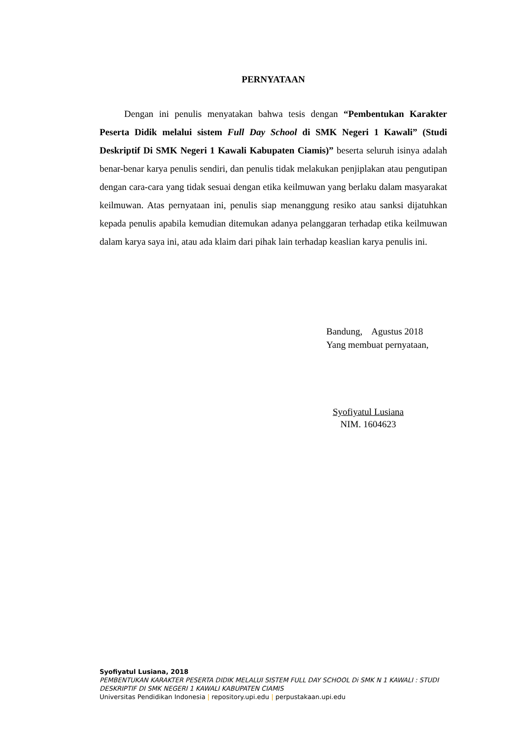PERNYATAAN
Dengan ini penulis menyatakan bahwa tesis dengan “Pembentukan Karakter Peserta Didik melalui sistem Full Day School di SMK Negeri 1 Kawali” (Studi Deskriptif Di SMK Negeri 1 Kawali Kabupaten Ciamis)” beserta seluruh isinya adalah benar-benar karya penulis sendiri, dan penulis tidak melakukan penjiplakan atau pengutipan dengan cara-cara yang tidak sesuai dengan etika keilmuwan yang berlaku dalam masyarakat keilmuwan. Atas pernyataan ini, penulis siap menanggung resiko atau sanksi dijatuhkan kepada penulis apabila kemudian ditemukan adanya pelanggaran terhadap etika keilmuwan dalam karya saya ini, atau ada klaim dari pihak lain terhadap keaslian karya penulis ini.
Bandung, Agustus 2018
Yang membuat pernyataan,
Syofiyatul Lusiana
NIM. 1604623
Syofiyatul Lusiana, 2018
PEMBENTUKAN KARAKTER PESERTA DIDIK MELALUI SISTEM FULL DAY SCHOOL Di SMK N 1 KAWALI : STUDI DESKRIPTIF DI SMK NEGERI 1 KAWALI KABUPATEN CIAMIS
Universitas Pendidikan Indonesia | repository.upi.edu | perpustakaan.upi.edu